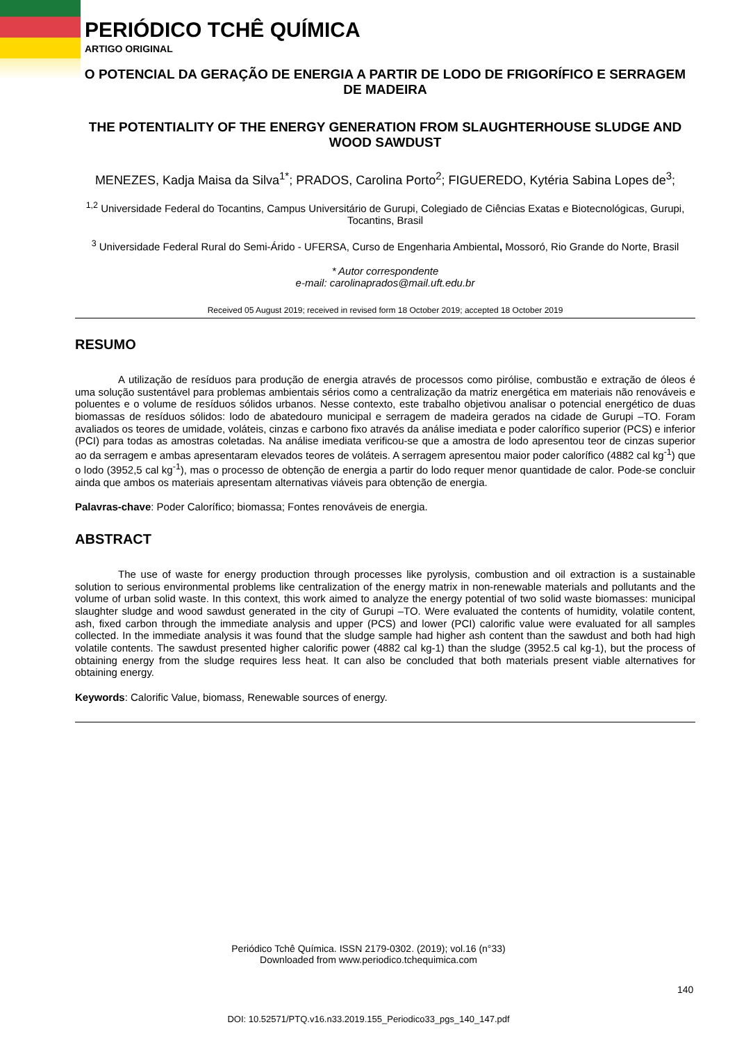PERIÓDICO TCHÊ QUÍMICA
ARTIGO ORIGINAL
O POTENCIAL DA GERAÇÃO DE ENERGIA A PARTIR DE LODO DE FRIGORÍFICO E SERRAGEM DE MADEIRA
THE POTENTIALITY OF THE ENERGY GENERATION FROM SLAUGHTERHOUSE SLUDGE AND WOOD SAWDUST
MENEZES, Kadja Maisa da Silva<sup>1*</sup>; PRADOS, Carolina Porto<sup>2</sup>; FIGUEREDO, Kytéria Sabina Lopes de<sup>3</sup>;
<sup>1,2</sup> Universidade Federal do Tocantins, Campus Universitário de Gurupi, Colegiado de Ciências Exatas e Biotecnológicas, Gurupi, Tocantins, Brasil
<sup>3</sup> Universidade Federal Rural do Semi-Árido - UFERSA, Curso de Engenharia Ambiental, Mossoró, Rio Grande do Norte, Brasil
* Autor correspondente
e-mail: carolinaprados@mail.uft.edu.br
Received 05 August 2019; received in revised form 18 October 2019; accepted 18 October 2019
RESUMO
A utilização de resíduos para produção de energia através de processos como pirólise, combustão e extração de óleos é uma solução sustentável para problemas ambientais sérios como a centralização da matriz energética em materiais não renováveis e poluentes e o volume de resíduos sólidos urbanos. Nesse contexto, este trabalho objetivou analisar o potencial energético de duas biomassas de resíduos sólidos: lodo de abatedouro municipal e serragem de madeira gerados na cidade de Gurupi –TO. Foram avaliados os teores de umidade, voláteis, cinzas e carbono fixo através da análise imediata e poder calorífico superior (PCS) e inferior (PCI) para todas as amostras coletadas. Na análise imediata verificou-se que a amostra de lodo apresentou teor de cinzas superior ao da serragem e ambas apresentaram elevados teores de voláteis. A serragem apresentou maior poder calorífico (4882 cal kg<sup>-1</sup>) que o lodo (3952,5 cal kg<sup>-1</sup>), mas o processo de obtenção de energia a partir do lodo requer menor quantidade de calor. Pode-se concluir ainda que ambos os materiais apresentam alternativas viáveis para obtenção de energia.
Palavras-chave: Poder Calorífico; biomassa; Fontes renováveis de energia.
ABSTRACT
The use of waste for energy production through processes like pyrolysis, combustion and oil extraction is a sustainable solution to serious environmental problems like centralization of the energy matrix in non-renewable materials and pollutants and the volume of urban solid waste. In this context, this work aimed to analyze the energy potential of two solid waste biomasses: municipal slaughter sludge and wood sawdust generated in the city of Gurupi –TO. Were evaluated the contents of humidity, volatile content, ash, fixed carbon through the immediate analysis and upper (PCS) and lower (PCI) calorific value were evaluated for all samples collected. In the immediate analysis it was found that the sludge sample had higher ash content than the sawdust and both had high volatile contents. The sawdust presented higher calorific power (4882 cal kg-1) than the sludge (3952.5 cal kg-1), but the process of obtaining energy from the sludge requires less heat. It can also be concluded that both materials present viable alternatives for obtaining energy.
Keywords: Calorific Value, biomass, Renewable sources of energy.
Periódico Tchê Química. ISSN 2179-0302. (2019); vol.16 (n°33)
Downloaded from www.periodico.tchequimica.com
140
DOI: 10.52571/PTQ.v16.n33.2019.155_Periodico33_pgs_140_147.pdf